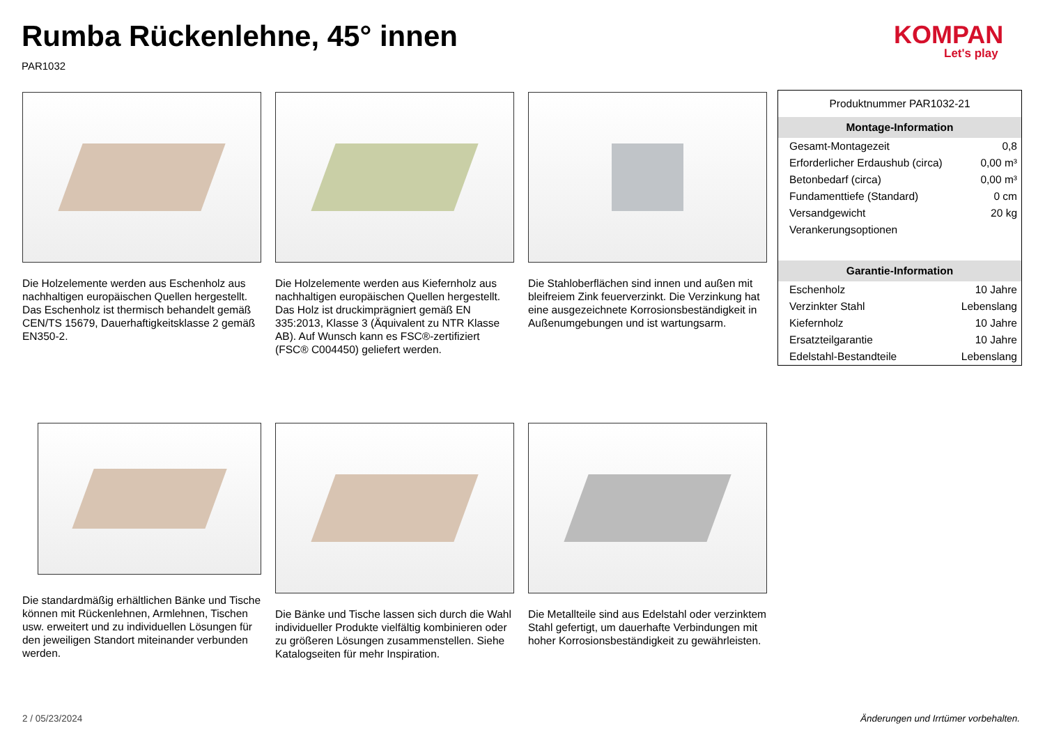Rumba Rückenlehne, 45° innen
PAR1032
KOMPAN
Let's play
Die Holzelemente werden aus Eschenholz aus nachhaltigen europäischen Quellen hergestellt. Das Eschenholz ist thermisch behandelt gemäß CEN/TS 15679, Dauerhaftigkeitsklasse 2 gemäß EN350-2.
Die Holzelemente werden aus Kiefernholz aus nachhaltigen europäischen Quellen hergestellt. Das Holz ist druckimprägniert gemäß EN 335:2013, Klasse 3 (Äquivalent zu NTR Klasse AB). Auf Wunsch kann es FSC®-zertifiziert (FSC® C004450) geliefert werden.
Die Stahloberflächen sind innen und außen mit bleifreiem Zink feuerverzinkt. Die Verzinkung hat eine ausgezeichnete Korrosionsbeständigkeit in Außenumgebungen und ist wartungsarm.
Die standardmäßig erhältlichen Bänke und Tische können mit Rückenlehnen, Armlehnen, Tischen usw. erweitert und zu individuellen Lösungen für den jeweiligen Standort miteinander verbunden werden.
Die Bänke und Tische lassen sich durch die Wahl individueller Produkte vielfältig kombinieren oder zu größeren Lösungen zusammenstellen. Siehe Katalogseiten für mehr Inspiration.
Die Metallteile sind aus Edelstahl oder verzinktem Stahl gefertigt, um dauerhafte Verbindungen mit hoher Korrosionsbeständigkeit zu gewährleisten.
| Produktnummer PAR1032-21 | |
| Montage-Information | |
| Gesamt-Montagezeit | 0,8 |
| Erforderlicher Erdaushub (circa) | 0,00 m³ |
| Betonbedarf (circa) | 0,00 m³ |
| Fundamenttiefe (Standard) | 0 cm |
| Versandgewicht | 20 kg |
| Verankerungsoptionen | |
| Garantie-Information | |
| Eschenholz | 10 Jahre |
| Verzinkter Stahl | Lebenslang |
| Kiefernholz | 10 Jahre |
| Ersatzteilgarantie | 10 Jahre |
| Edelstahl-Bestandteile | Lebenslang |
2 / 05/23/2024
Änderungen und Irrtümer vorbehalten.